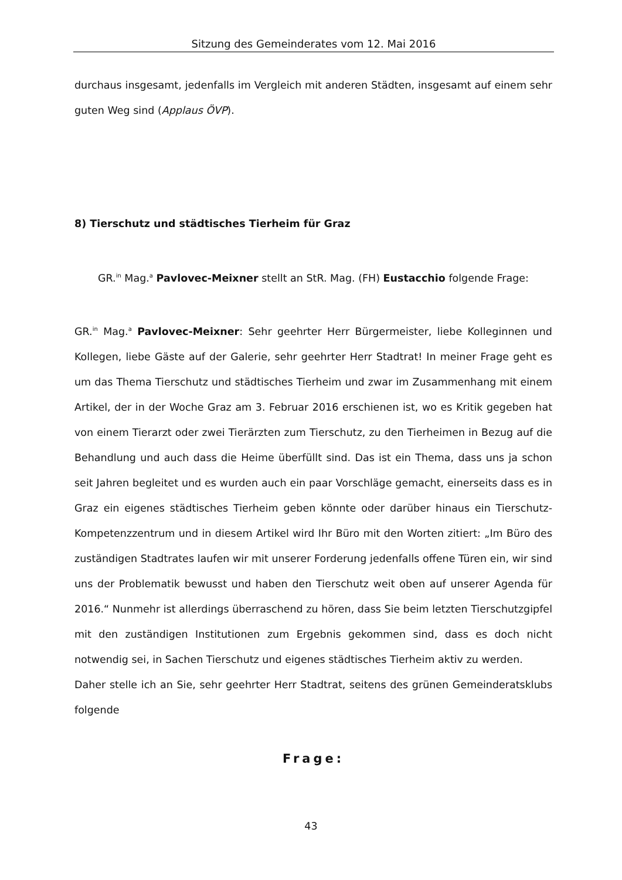Sitzung des Gemeinderates vom 12. Mai 2016
durchaus insgesamt, jedenfalls im Vergleich mit anderen Städten, insgesamt auf einem sehr guten Weg sind (Applaus ÖVP).
8) Tierschutz und städtisches Tierheim für Graz
GR.<sup>in</sup> Mag.<sup>a</sup> Pavlovec-Meixner stellt an StR. Mag. (FH) Eustacchio folgende Frage:
GR.<sup>in</sup> Mag.<sup>a</sup> Pavlovec-Meixner: Sehr geehrter Herr Bürgermeister, liebe Kolleginnen und Kollegen, liebe Gäste auf der Galerie, sehr geehrter Herr Stadtrat! In meiner Frage geht es um das Thema Tierschutz und städtisches Tierheim und zwar im Zusammenhang mit einem Artikel, der in der Woche Graz am 3. Februar 2016 erschienen ist, wo es Kritik gegeben hat von einem Tierarzt oder zwei Tierärzten zum Tierschutz, zu den Tierheimen in Bezug auf die Behandlung und auch dass die Heime überfüllt sind. Das ist ein Thema, dass uns ja schon seit Jahren begleitet und es wurden auch ein paar Vorschläge gemacht, einerseits dass es in Graz ein eigenes städtisches Tierheim geben könnte oder darüber hinaus ein Tierschutz-Kompetenzzentrum und in diesem Artikel wird Ihr Büro mit den Worten zitiert: „Im Büro des zuständigen Stadtrates laufen wir mit unserer Forderung jedenfalls offene Türen ein, wir sind uns der Problematik bewusst und haben den Tierschutz weit oben auf unserer Agenda für 2016.“ Nunmehr ist allerdings überraschend zu hören, dass Sie beim letzten Tierschutzgipfel mit den zuständigen Institutionen zum Ergebnis gekommen sind, dass es doch nicht notwendig sei, in Sachen Tierschutz und eigenes städtisches Tierheim aktiv zu werden.
Daher stelle ich an Sie, sehr geehrter Herr Stadtrat, seitens des grünen Gemeinderatsklubs folgende
Frage:
43